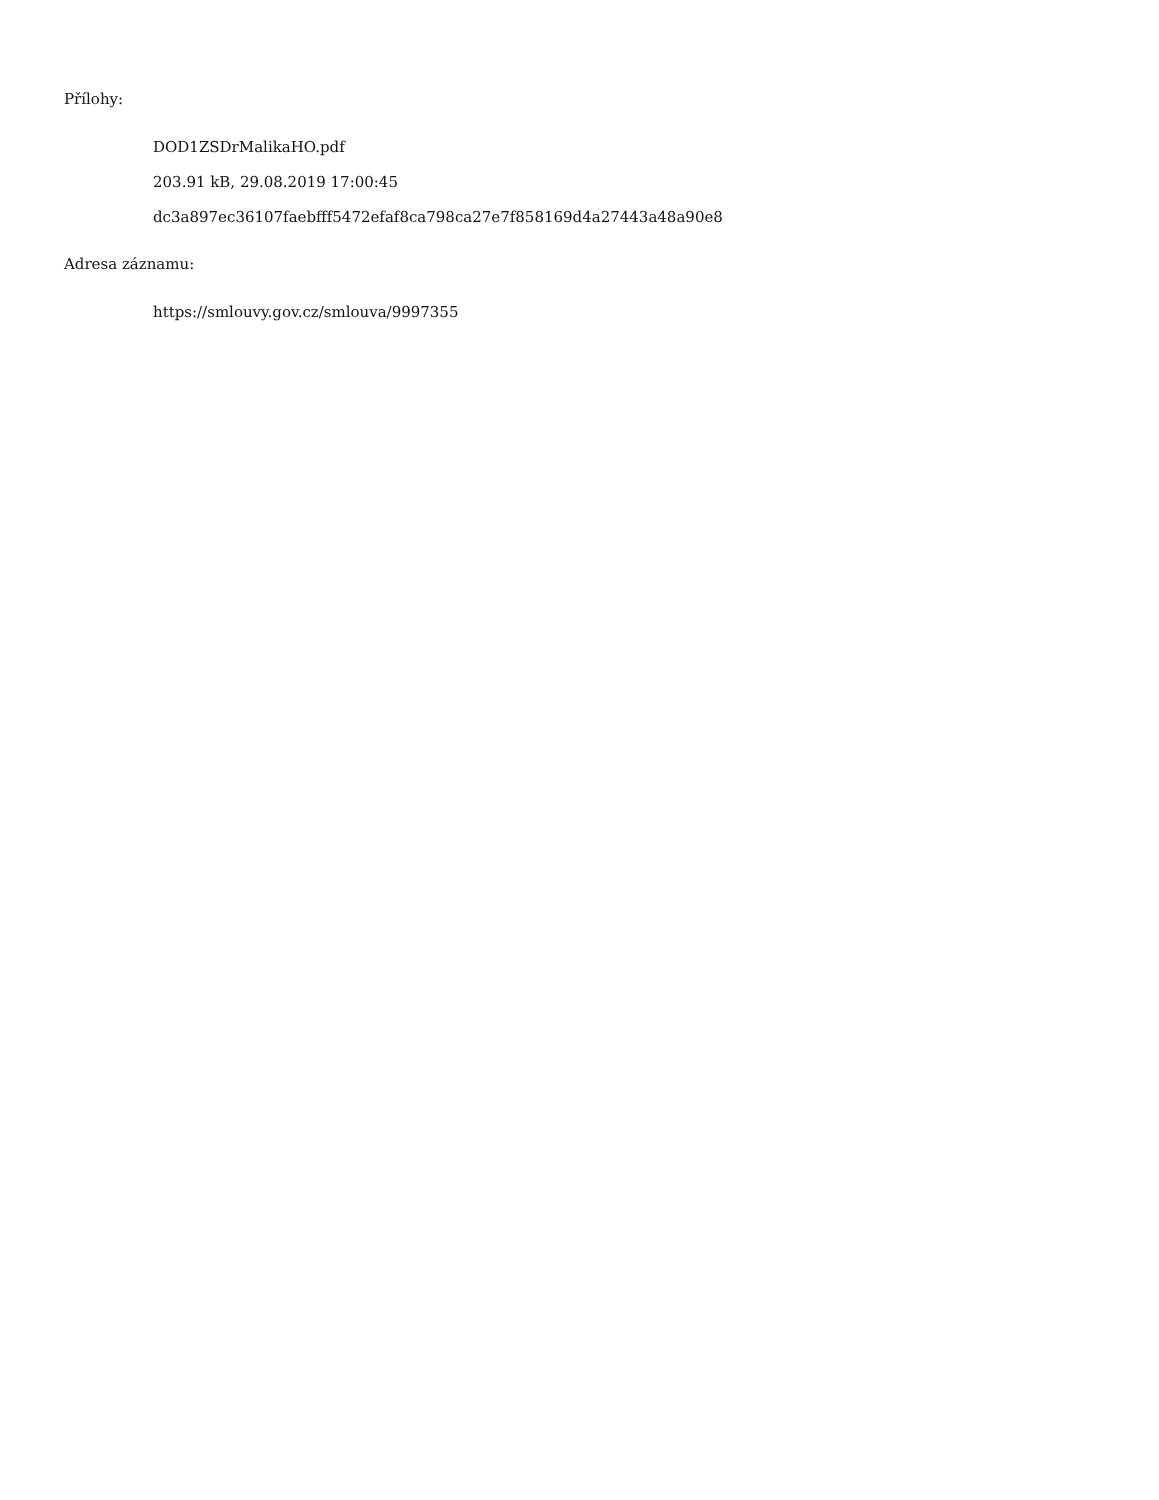Přílohy:
DOD1ZSDrMalikaHO.pdf
203.91 kB, 29.08.2019 17:00:45
dc3a897ec36107faebfff5472efaf8ca798ca27e7f858169d4a27443a48a90e8
Adresa záznamu:
https://smlouvy.gov.cz/smlouva/9997355